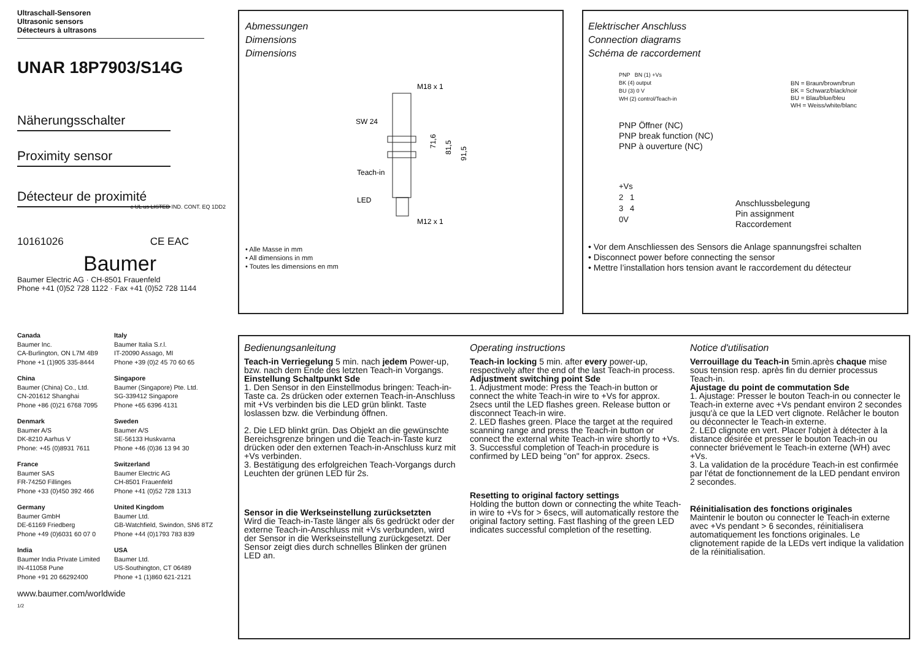Ultraschall-Sensoren
Ultrasonic sensors
Détecteurs à ultrasons
UNAR 18P7903/S14G
Näherungsschalter
Proximity sensor
Détecteur de proximité c UL us LISTED IND. CONT. EQ 1DD2
10161026 CE EAC
Baumer
Baumer Electric AG · CH-8501 Frauenfeld
Phone +41 (0)52 728 1122 · Fax +41 (0)52 728 1144
Canada
Baumer Inc.
CA-Burlington, ON L7M 4B9
Phone +1 (1)905 335-8444
Italy
Baumer Italia S.r.l.
IT-20090 Assago, MI
Phone +39 (0)2 45 70 60 65
China
Baumer (China) Co., Ltd.
CN-201612 Shanghai
Phone +86 (0)21 6768 7095
Singapore
Baumer (Singapore) Pte. Ltd.
SG-339412 Singapore
Phone +65 6396 4131
Denmark
Baumer A/S
DK-8210 Aarhus V
Phone: +45 (0)8931 7611
Sweden
Baumer A/S
SE-56133 Huskvarna
Phone +46 (0)36 13 94 30
France
Baumer SAS
FR-74250 Fillinges
Phone +33 (0)450 392 466
Switzerland
Baumer Electric AG
CH-8501 Frauenfeld
Phone +41 (0)52 728 1313
Germany
Baumer GmbH
DE-61169 Friedberg
Phone +49 (0)6031 60 07 0
United Kingdom
Baumer Ltd.
GB-Watchfield, Swindon, SN6 8TZ
Phone +44 (0)1793 783 839
India
Baumer India Private Limited
IN-411058 Pune
Phone +91 20 66292400
USA
Baumer Ltd.
US-Southington, CT 06489
Phone +1 (1)860 621-2121
www.baumer.com/worldwide
1/2
Abmessungen
Dimensions
Dimensions
M18 x 1
SW 24
71,6
81,5
91,5
Teach-in
LED
M12 x 1
• Alle Masse in mm
• All dimensions in mm
• Toutes les dimensions en mm
Elektrischer Anschluss
Connection diagrams
Schéma de raccordement
PNP BN (1) +Vs
BK (4) output
BU (3) 0 V
WH (2) control/Teach-in
BN = Braun/brown/brun
BK = Schwarz/black/noir
BU = Blau/blue/bleu
WH = Weiss/white/blanc
PNP Öffner (NC)
PNP break function (NC)
PNP à ouverture (NC)
+Vs
2 1
3 4
0V
Anschlussbelegung
Pin assignment
Raccordement
• Vor dem Anschliessen des Sensors die Anlage spannungsfrei schalten
• Disconnect power before connecting the sensor
• Mettre l’installation hors tension avant le raccordement du détecteur
Bedienungsanleitung
Teach-in Verriegelung 5 min. nach jedem Power-up, bzw. nach dem Ende des letzten Teach-in Vorgangs.
Einstellung Schaltpunkt Sde
1. Den Sensor in den Einstellmodus bringen: Teach-in-Taste ca. 2s drücken oder externen Teach-in-Anschluss mit +Vs verbinden bis die LED grün blinkt. Taste loslassen bzw. die Verbindung öffnen.
2. Die LED blinkt grün. Das Objekt an die gewünschte Bereichsgrenze bringen und die Teach-in-Taste kurz drücken oder den externen Teach-in-Anschluss kurz mit +Vs verbinden.
3. Bestätigung des erfolgreichen Teach-Vorgangs durch Leuchten der grünen LED für 2s.
Sensor in die Werkseinstellung zurücksetzten
Wird die Teach-in-Taste länger als 6s gedrückt oder der externe Teach-in-Anschluss mit +Vs verbunden, wird der Sensor in die Werkseinstellung zurückgesetzt. Der Sensor zeigt dies durch schnelles Blinken der grünen LED an.
Operating instructions
Teach-in locking 5 min. after every power-up, respectively after the end of the last Teach-in process.
Adjustment switching point Sde
1. Adjustment mode: Press the Teach-in button or connect the white Teach-in wire to +Vs for approx. 2secs until the LED flashes green. Release button or disconnect Teach-in wire.
2. LED flashes green. Place the target at the required scanning range and press the Teach-in button or connect the external white Teach-in wire shortly to +Vs.
3. Successful completion of Teach-in procedure is confirmed by LED being "on" for approx. 2secs.
Resetting to original factory settings
Holding the button down or connecting the white Teach-in wire to +Vs for > 6secs, will automatically restore the original factory setting. Fast flashing of the green LED indicates successful completion of the resetting.
Notice d'utilisation
Verrouillage du Teach-in 5min.après chaque mise sous tension resp. après fin du dernier processus Teach-in.
Ajustage du point de commutation Sde
1. Ajustage: Presser le bouton Teach-in ou connecter le Teach-in externe avec +Vs pendant environ 2 secondes jusqu'à ce que la LED vert clignote. Relâcher le bouton ou déconnecter le Teach-in externe.
2. LED clignote en vert. Placer l'objet à détecter à la distance désirée et presser le bouton Teach-in ou connecter briévement le Teach-in externe (WH) avec +Vs.
3. La validation de la procédure Teach-in est confirmée par l'état de fonctionnement de la LED pendant environ 2 secondes.
Réinitialisation des fonctions originales
Maintenir le bouton ou connecter le Teach-in externe avec +Vs pendant > 6 secondes, réinitialisera automatiquement les fonctions originales. Le clignotement rapide de la LEDs vert indique la validation de la réinitialisation.